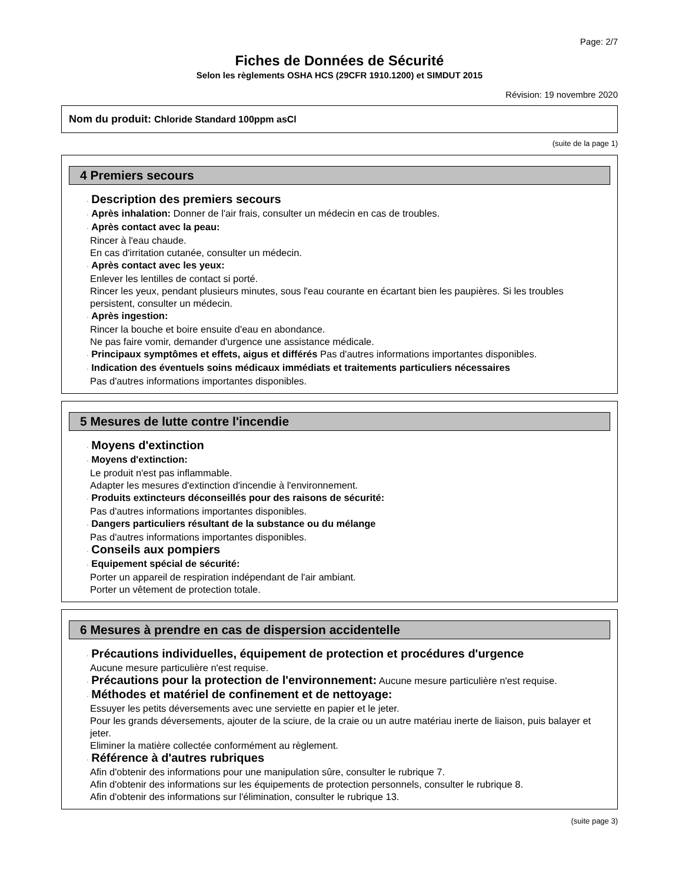Page: 2/7
Fiches de Données de Sécurité
Selon les règlements OSHA HCS (29CFR 1910.1200) et SIMDUT 2015
Révision: 19 novembre 2020
Nom du produit: Chloride Standard 100ppm asCl
(suite de la page 1)
4 Premiers secours
· Description des premiers secours
· Après inhalation: Donner de l'air frais, consulter un médecin en cas de troubles.
· Après contact avec la peau:
Rincer à l'eau chaude.
En cas d'irritation cutanée, consulter un médecin.
· Après contact avec les yeux:
Enlever les lentilles de contact si porté.
Rincer les yeux, pendant plusieurs minutes, sous l'eau courante en écartant bien les paupières. Si les troubles persistent, consulter un médecin.
· Après ingestion:
Rincer la bouche et boire ensuite d'eau en abondance.
Ne pas faire vomir, demander d'urgence une assistance médicale.
· Principaux symptômes et effets, aigus et différés Pas d'autres informations importantes disponibles.
· Indication des éventuels soins médicaux immédiats et traitements particuliers nécessaires
Pas d'autres informations importantes disponibles.
5 Mesures de lutte contre l'incendie
· Moyens d'extinction
· Moyens d'extinction:
Le produit n'est pas inflammable.
Adapter les mesures d'extinction d'incendie à l'environnement.
· Produits extincteurs déconseillés pour des raisons de sécurité:
Pas d'autres informations importantes disponibles.
· Dangers particuliers résultant de la substance ou du mélange
Pas d'autres informations importantes disponibles.
· Conseils aux pompiers
· Equipement spécial de sécurité:
Porter un appareil de respiration indépendant de l'air ambiant.
Porter un vêtement de protection totale.
6 Mesures à prendre en cas de dispersion accidentelle
· Précautions individuelles, équipement de protection et procédures d'urgence
Aucune mesure particulière n'est requise.
· Précautions pour la protection de l'environnement: Aucune mesure particulière n'est requise.
· Méthodes et matériel de confinement et de nettoyage:
Essuyer les petits déversements avec une serviette en papier et le jeter.
Pour les grands déversements, ajouter de la sciure, de la craie ou un autre matériau inerte de liaison, puis balayer et jeter.
Eliminer la matière collectée conformément au règlement.
· Référence à d'autres rubriques
Afin d'obtenir des informations pour une manipulation sûre, consulter le rubrique 7.
Afin d'obtenir des informations sur les équipements de protection personnels, consulter le rubrique 8.
Afin d'obtenir des informations sur l'élimination, consulter le rubrique 13.
(suite page 3)